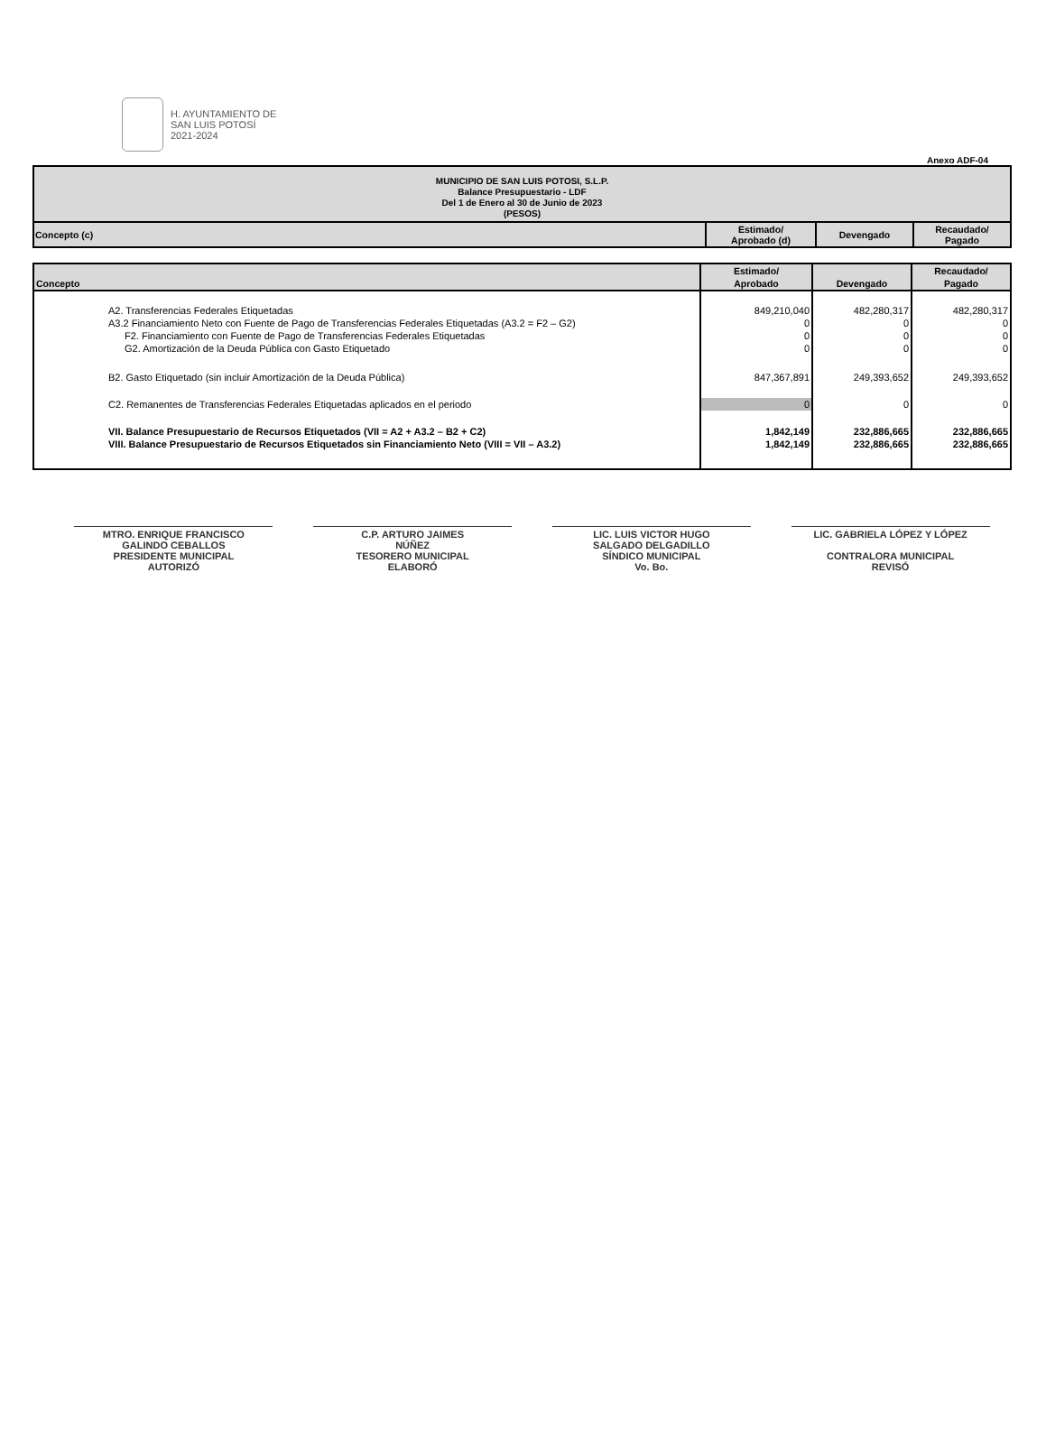H. AYUNTAMIENTO DE
SAN LUIS POTOSÍ
2021-2024
Anexo ADF-04
| MUNICIPIO DE SAN LUIS POTOSI, S.L.P. Balance Presupuestario - LDF Del 1 de Enero al 30 de Junio de 2023 (PESOS) | | | |
| Concepto (c) | Estimado/ Aprobado (d) | Devengado | Recaudado/ Pagado |
| Concepto | Estimado/ Aprobado | Devengado | Recaudado/ Pagado |
| A2. Transferencias Federales Etiquetadas | 849,210,040 | 482,280,317 | 482,280,317 |
| A3.2 Financiamiento Neto con Fuente de Pago de Transferencias Federales Etiquetadas (A3.2 = F2 – G2) | 0 | 0 | 0 |
| F2. Financiamiento con Fuente de Pago de Transferencias Federales Etiquetadas | 0 | 0 | 0 |
| G2. Amortización de la Deuda Pública con Gasto Etiquetado | 0 | 0 | 0 |
| B2. Gasto Etiquetado (sin incluir Amortización de la Deuda Pública) | 847,367,891 | 249,393,652 | 249,393,652 |
| C2. Remanentes de Transferencias Federales Etiquetadas aplicados en el periodo | 0 | 0 | 0 |
| VII. Balance Presupuestario de Recursos Etiquetados (VII = A2 + A3.2 – B2 + C2) | 1,842,149 | 232,886,665 | 232,886,665 |
| VIII. Balance Presupuestario de Recursos Etiquetados sin Financiamiento Neto (VIII = VII – A3.2) | 1,842,149 | 232,886,665 | 232,886,665 |
MTRO. ENRIQUE FRANCISCO
GALINDO CEBALLOS
PRESIDENTE MUNICIPAL
AUTORIZÓ
C.P. ARTURO JAIMES
NÚÑEZ
TESORERO MUNICIPAL
ELABORÓ
LIC. LUIS VICTOR HUGO
SALGADO DELGADILLO
SÍNDICO MUNICIPAL
Vo. Bo.
LIC. GABRIELA LÓPEZ Y LÓPEZ
CONTRALORA MUNICIPAL
REVISÓ